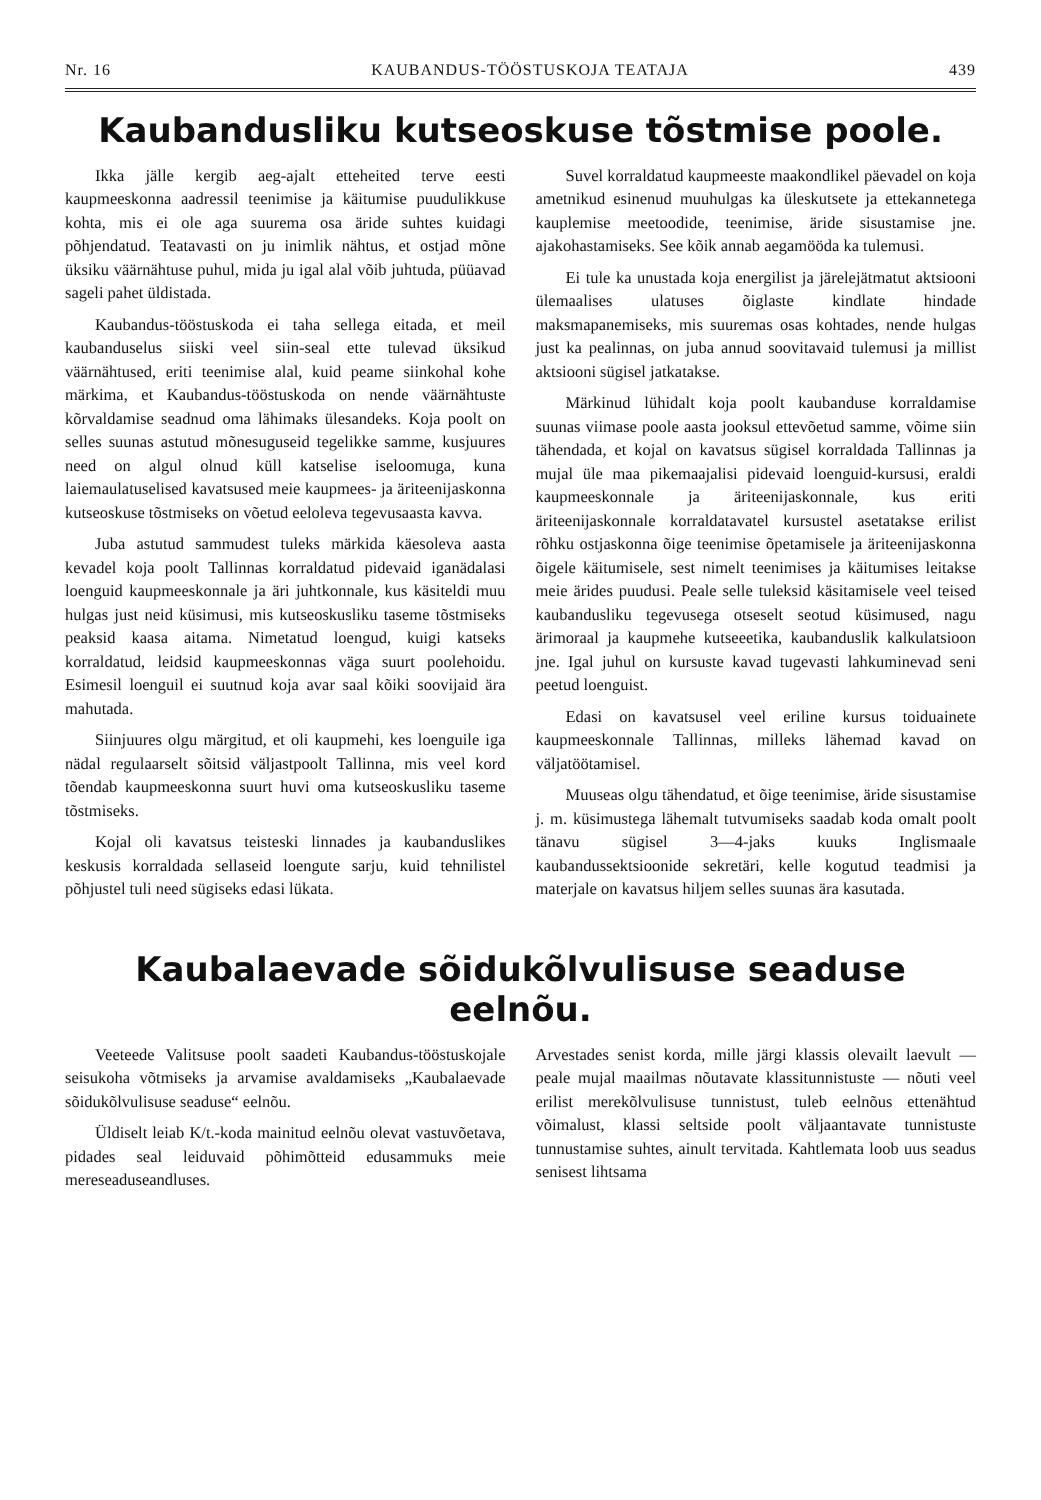Nr. 16 KAUBANDUS-TÖÖSTUSKOJA TEATAJA 439
Kaubandusliku kutseoskuse tõstmise poole.
Ikka jälle kergib aeg-ajalt etteheited terve eesti kaupmeeskonna aadressil teenimise ja käitumise puudulikkuse kohta, mis ei ole aga suurema osa äride suhtes kuidagi põhjendatud. Teatavasti on ju inimlik nähtus, et ostjad mõne üksiku väärnähtuse puhul, mida ju igal alal võib juhtuda, püüavad sageli pahet üldistada.
Kaubandus-tööstuskoda ei taha sellega eitada, et meil kaubanduselus siiski veel siin-seal ette tulevad üksikud väärnähtused, eriti teenimise alal, kuid peame siinkohal kohe märkima, et Kaubandus-tööstuskoda on nende väärnähtuste kõrvaldamise seadnud oma lähimaks ülesandeks. Koja poolt on selles suunas astutud mõnesuguseid tegelikke samme, kusjuures need on algul olnud küll katselise iseloomuga, kuna laiemaulatuselised kavatsused meie kaupmees- ja äriteenijaskonna kutseoskuse tõstmiseks on võetud eeloleva tegevusaasta kavva.
Juba astutud sammudest tuleks märkida käesoleva aasta kevadel koja poolt Tallinnas korraldatud pidevaid iganädalasi loenguid kaupmeeskonnale ja äri juhtkonnale, kus käsiteldi muu hulgas just neid küsimusi, mis kutseoskusliku taseme tõstmiseks peaksid kaasa aitama. Nimetatud loengud, kuigi katseks korraldatud, leidsid kaupmeeskonnas väga suurt poolehoidu. Esimesil loenguil ei suutnud koja avar saal kõiki soovijaid ära mahutada.
Siinjuures olgu märgitud, et oli kaupmehi, kes loenguile iga nädal regulaarselt sõitsid väljastpoolt Tallinna, mis veel kord tõendab kaupmeeskonna suurt huvi oma kutseoskusliku taseme tõstmiseks.
Kojal oli kavatsus teisteski linnades ja kaubanduslikes keskusis korraldada sellaseid loengute sarju, kuid tehnilistel põhjustel tuli need sügiseks edasi lükata.
Suvel korraldatud kaupmeeste maakondlikel päevadel on koja ametnikud esinenud muuhulgas ka üleskutsete ja ettekannetega kauplemise meetoodide, teenimise, äride sisustamise jne. ajakohastamiseks. See kõik annab aegamööda ka tulemusi.
Ei tule ka unustada koja energilist ja järelejätmatut aktsiooni ülemaalises ulatuses õiglaste kindlate hindade maksmapanemiseks, mis suuremas osas kohtades, nende hulgas just ka pealinnas, on juba annud soovitavaid tulemusi ja millist aktsiooni sügisel jatkatakse.
Märkinud lühidalt koja poolt kaubanduse korraldamise suunas viimase poole aasta jooksul ettevõetud samme, võime siin tähendada, et kojal on kavatsus sügisel korraldada Tallinnas ja mujal üle maa pikemaajalisi pidevaid loenguid-kursusi, eraldi kaupmeeskonnale ja äriteenijaskonnale, kus eriti äriteenijaskonnale korraldatavatel kursustel asetatakse erilist rõhku ostjaskonna õige teenimise õpetamisele ja äriteenijaskonna õigele käitumisele, sest nimelt teenimises ja käitumises leitakse meie ärides puudusi. Peale selle tuleksid käsitamisele veel teised kaubandusliku tegevusega otseselt seotud küsimused, nagu ärimoraal ja kaupmehe kutseeetika, kaubanduslik kalkulatsioon jne. Igal juhul on kursuste kavad tugevasti lahkuminevad seni peetud loenguist.
Edasi on kavatsusel veel eriline kursus toiduainete kaupmeeskonnale Tallinnas, milleks lähemad kavad on väljatöötamisel.
Muuseas olgu tähendatud, et õige teenimise, äride sisustamise j. m. küsimustega lähemalt tutvumiseks saadab koda omalt poolt tänavu sügisel 3—4-jaks kuuks Inglismaale kaubandussektsioonide sekretäri, kelle kogutud teadmisi ja materjale on kavatsus hiljem selles suunas ära kasutada.
Kaubalaevade sõidukõlvulisuse seaduse eelnõu.
Veeteede Valitsuse poolt saadeti Kaubandus-tööstuskojale seisukoha võtmiseks ja arvamise avaldamiseks „Kaubalaevade sõidukõlvulisuse seaduse“ eelnõu.
Üldiselt leiab K/t.-koda mainitud eelnõu olevat vastuvõetava, pidades seal leiduvaid põhimõtteid edusammuks meie mereseaduseandluses.
Arvestades senist korda, mille järgi klassis olevailt laevult — peale mujal maailmas nõutavate klassitunnistuste — nõuti veel erilist merekõlvulisuse tunnistust, tuleb eelnõus ettenähtud võimalust, klassi seltside poolt väljaantavate tunnistuste tunnustamise suhtes, ainult tervitada. Kahtlemata loob uus seadus senisest lihtsama